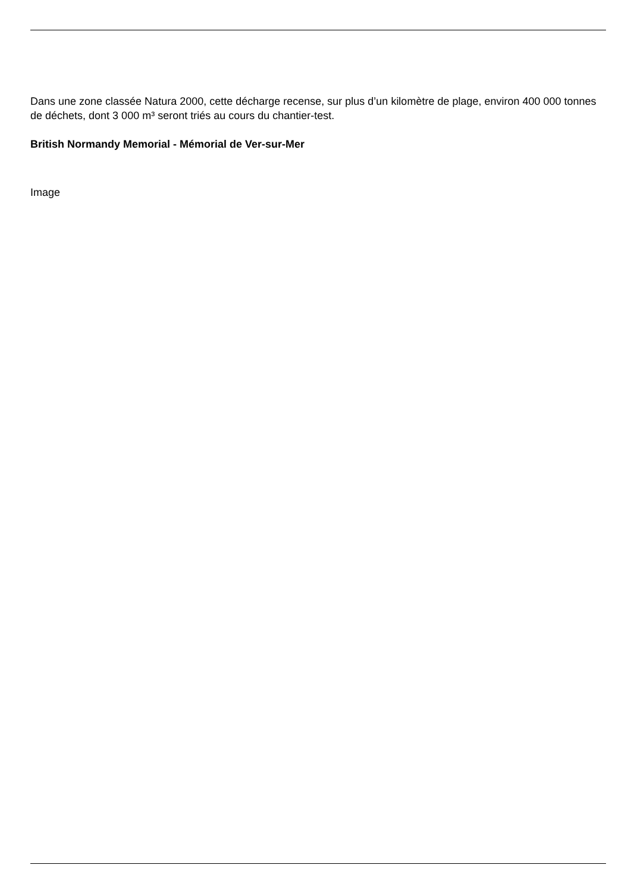Dans une zone classée Natura 2000, cette décharge recense, sur plus d’un kilomètre de plage, environ 400 000 tonnes de déchets, dont 3 000 m³ seront triés au cours du chantier-test.
British Normandy Memorial - Mémorial de Ver-sur-Mer
Image